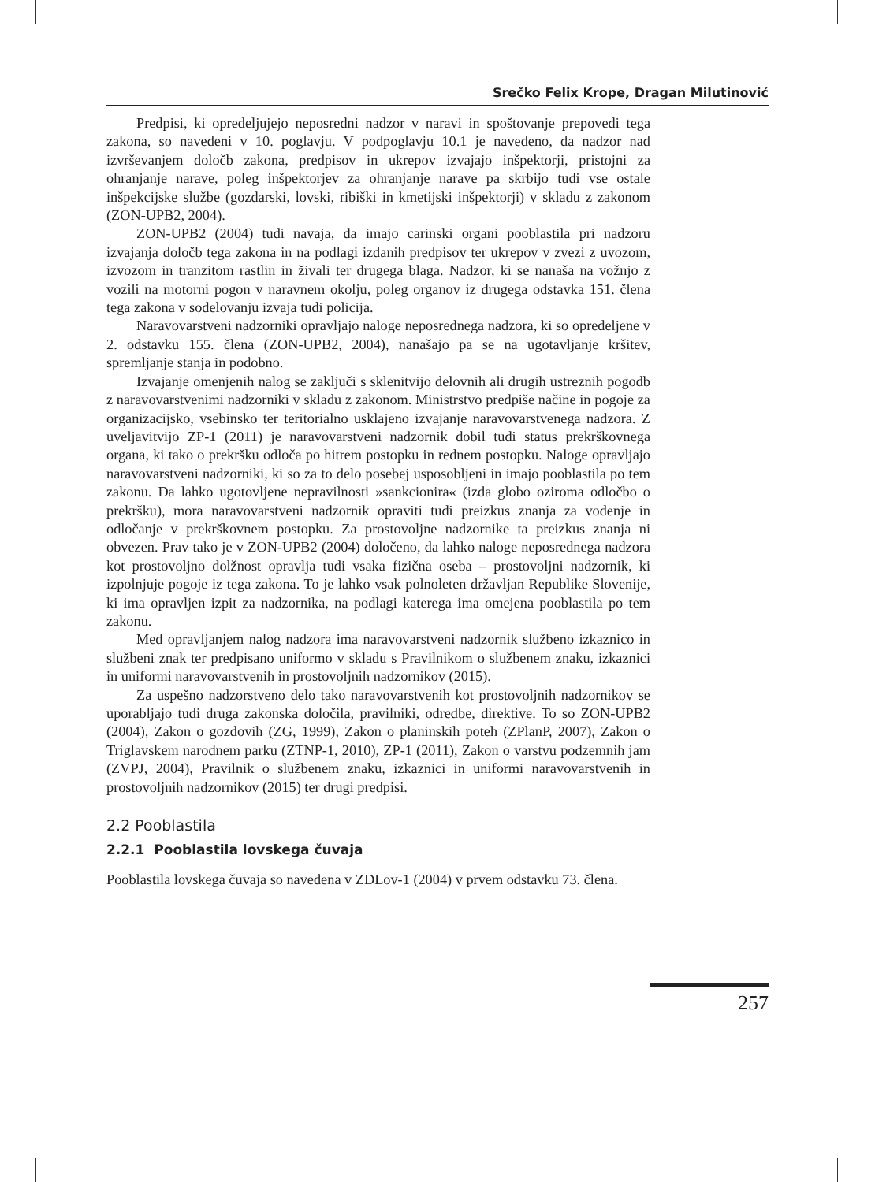Srečko Felix Krope, Dragan Milutinović
Predpisi, ki opredeljujejo neposredni nadzor v naravi in spoštovanje prepovedi tega zakona, so navedeni v 10. poglavju. V podpoglavju 10.1 je navedeno, da nadzor nad izvrševanjem določb zakona, predpisov in ukrepov izvajajo inšpektorji, pristojni za ohranjanje narave, poleg inšpektorjev za ohranjanje narave pa skrbijo tudi vse ostale inšpekcijske službe (gozdarski, lovski, ribiški in kmetijski inšpektorji) v skladu z zakonom (ZON-UPB2, 2004).
ZON-UPB2 (2004) tudi navaja, da imajo carinski organi pooblastila pri nadzoru izvajanja določb tega zakona in na podlagi izdanih predpisov ter ukrepov v zvezi z uvozom, izvozom in tranzitom rastlin in živali ter drugega blaga. Nadzor, ki se nanaša na vožnjo z vozili na motorni pogon v naravnem okolju, poleg organov iz drugega odstavka 151. člena tega zakona v sodelovanju izvaja tudi policija.
Naravovarstveni nadzorniki opravljajo naloge neposrednega nadzora, ki so opredeljene v 2. odstavku 155. člena (ZON-UPB2, 2004), nanašajo pa se na ugotavljanje kršitev, spremljanje stanja in podobno.
Izvajanje omenjenih nalog se zaključi s sklenitvijo delovnih ali drugih ustreznih pogodb z naravovarstvenimi nadzorniki v skladu z zakonom. Ministrstvo predpiše načine in pogoje za organizacijsko, vsebinsko ter teritorialno usklajeno izvajanje naravovarstvenega nadzora. Z uveljavitvijo ZP-1 (2011) je naravovarstveni nadzornik dobil tudi status prekrškovnega organa, ki tako o prekršku odloča po hitrem postopku in rednem postopku. Naloge opravljajo naravovarstveni nadzorniki, ki so za to delo posebej usposobljeni in imajo pooblastila po tem zakonu. Da lahko ugotovljene nepravilnosti »sankcionira« (izda globo oziroma odločbo o prekršku), mora naravovarstveni nadzornik opraviti tudi preizkus znanja za vodenje in odločanje v prekrškovnem postopku. Za prostovoljne nadzornike ta preizkus znanja ni obvezen. Prav tako je v ZON-UPB2 (2004) določeno, da lahko naloge neposrednega nadzora kot prostovoljno dolžnost opravlja tudi vsaka fizična oseba – prostovoljni nadzornik, ki izpolnjuje pogoje iz tega zakona. To je lahko vsak polnoleten državljan Republike Slovenije, ki ima opravljen izpit za nadzornika, na podlagi katerega ima omejena pooblastila po tem zakonu.
Med opravljanjem nalog nadzora ima naravovarstveni nadzornik službeno izkaznico in službeni znak ter predpisano uniformo v skladu s Pravilnikom o službenem znaku, izkaznici in uniformi naravovarstvenih in prostovoljnih nadzornikov (2015).
Za uspešno nadzorstveno delo tako naravovarstvenih kot prostovoljnih nadzornikov se uporabljajo tudi druga zakonska določila, pravilniki, odredbe, direktive. To so ZON-UPB2 (2004), Zakon o gozdovih (ZG, 1999), Zakon o planinskih poteh (ZPlanP, 2007), Zakon o Triglavskem narodnem parku (ZTNP-1, 2010), ZP-1 (2011), Zakon o varstvu podzemnih jam (ZVPJ, 2004), Pravilnik o službenem znaku, izkaznici in uniformi naravovarstvenih in prostovoljnih nadzornikov (2015) ter drugi predpisi.
2.2 Pooblastila
2.2.1 Pooblastila lovskega čuvaja
Pooblastila lovskega čuvaja so navedena v ZDLov-1 (2004) v prvem odstavku 73. člena.
257